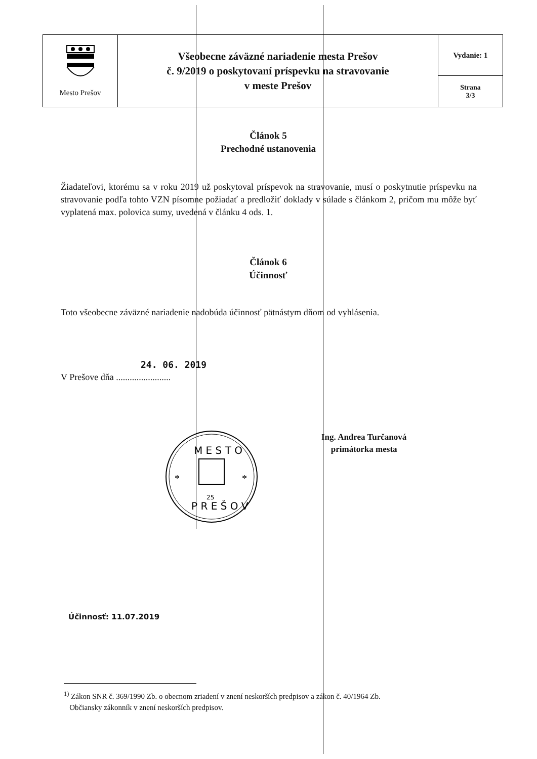| Mesto Prešov | Všeobecne záväzné nariadenie mesta Prešov č. 9/2019 o poskytovaní príspevku na stravovanie v meste Prešov | Vydanie: 1 |
| | | Strana 3/3 |
Článok 5
Prechodné ustanovenia
Žiadateľovi, ktorému sa v roku 2019 už poskytoval príspevok na stravovanie, musí o poskytnutie príspevku na stravovanie podľa tohto VZN písomne požiadať a predložiť doklady v súlade s článkom 2, pričom mu môže byť vyplatená max. polovica sumy, uvedená v článku 4 ods. 1.
Článok 6
Účinnosť
Toto všeobecne záväzné nariadenie nadobúda účinnosť pätnástym dňom od vyhlásenia.
24. 06. 2019
V Prešove dňa ........................
Ing. Andrea Turčanová
primátorka mesta
M E S T O
P R E Š O V
25
*
*
Účinnosť: 11.07.2019
<sup>1)</sup> Zákon SNR č. 369/1990 Zb. o obecnom zriadení v znení neskorších predpisov a zákon č. 40/1964 Zb.
Občiansky zákonník v znení neskorších predpisov.